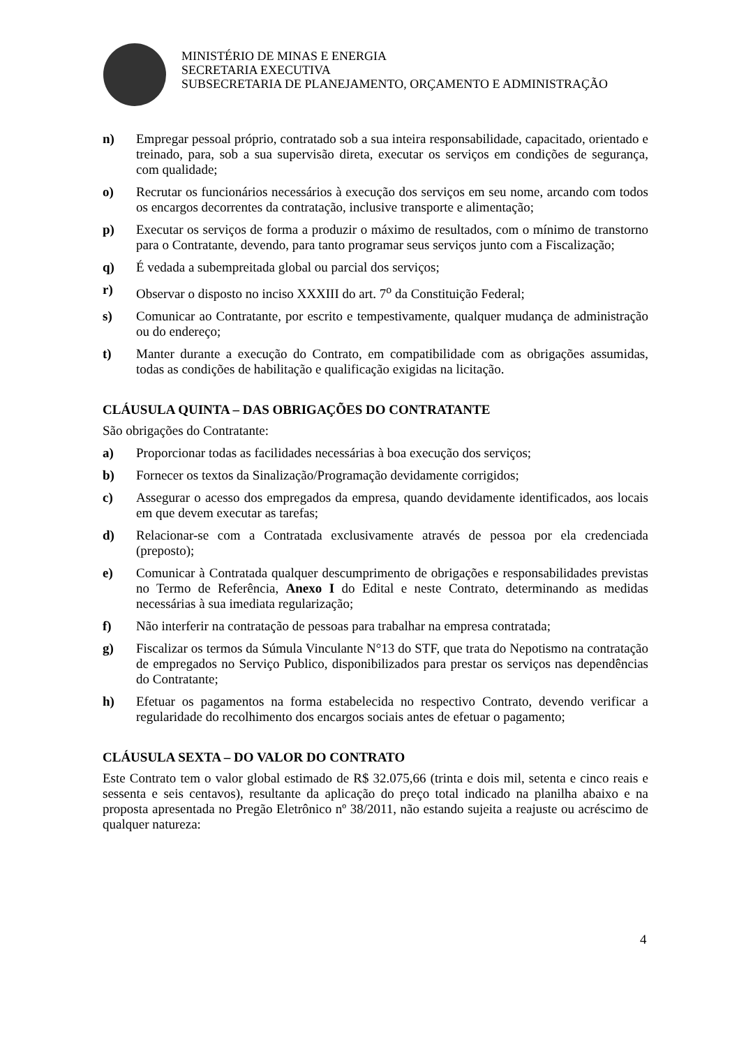MINISTÉRIO DE MINAS E ENERGIA
SECRETARIA EXECUTIVA
SUBSECRETARIA DE PLANEJAMENTO, ORÇAMENTO E ADMINISTRAÇÃO
n) Empregar pessoal próprio, contratado sob a sua inteira responsabilidade, capacitado, orientado e treinado, para, sob a sua supervisão direta, executar os serviços em condições de segurança, com qualidade;
o) Recrutar os funcionários necessários à execução dos serviços em seu nome, arcando com todos os encargos decorrentes da contratação, inclusive transporte e alimentação;
p) Executar os serviços de forma a produzir o máximo de resultados, com o mínimo de transtorno para o Contratante, devendo, para tanto programar seus serviços junto com a Fiscalização;
q) É vedada a subempreitada global ou parcial dos serviços;
r) Observar o disposto no inciso XXXIII do art. 7<sup>o</sup> da Constituição Federal;
s) Comunicar ao Contratante, por escrito e tempestivamente, qualquer mudança de administração ou do endereço;
t) Manter durante a execução do Contrato, em compatibilidade com as obrigações assumidas, todas as condições de habilitação e qualificação exigidas na licitação.
CLÁUSULA QUINTA – DAS OBRIGAÇÕES DO CONTRATANTE
São obrigações do Contratante:
a) Proporcionar todas as facilidades necessárias à boa execução dos serviços;
b) Fornecer os textos da Sinalização/Programação devidamente corrigidos;
c) Assegurar o acesso dos empregados da empresa, quando devidamente identificados, aos locais em que devem executar as tarefas;
d) Relacionar-se com a Contratada exclusivamente através de pessoa por ela credenciada (preposto);
e) Comunicar à Contratada qualquer descumprimento de obrigações e responsabilidades previstas no Termo de Referência, Anexo I do Edital e neste Contrato, determinando as medidas necessárias à sua imediata regularização;
f) Não interferir na contratação de pessoas para trabalhar na empresa contratada;
g) Fiscalizar os termos da Súmula Vinculante N°13 do STF, que trata do Nepotismo na contratação de empregados no Serviço Publico, disponibilizados para prestar os serviços nas dependências do Contratante;
h) Efetuar os pagamentos na forma estabelecida no respectivo Contrato, devendo verificar a regularidade do recolhimento dos encargos sociais antes de efetuar o pagamento;
CLÁUSULA SEXTA – DO VALOR DO CONTRATO
Este Contrato tem o valor global estimado de R$ 32.075,66 (trinta e dois mil, setenta e cinco reais e sessenta e seis centavos), resultante da aplicação do preço total indicado na planilha abaixo e na proposta apresentada no Pregão Eletrônico nº 38/2011, não estando sujeita a reajuste ou acréscimo de qualquer natureza:
4